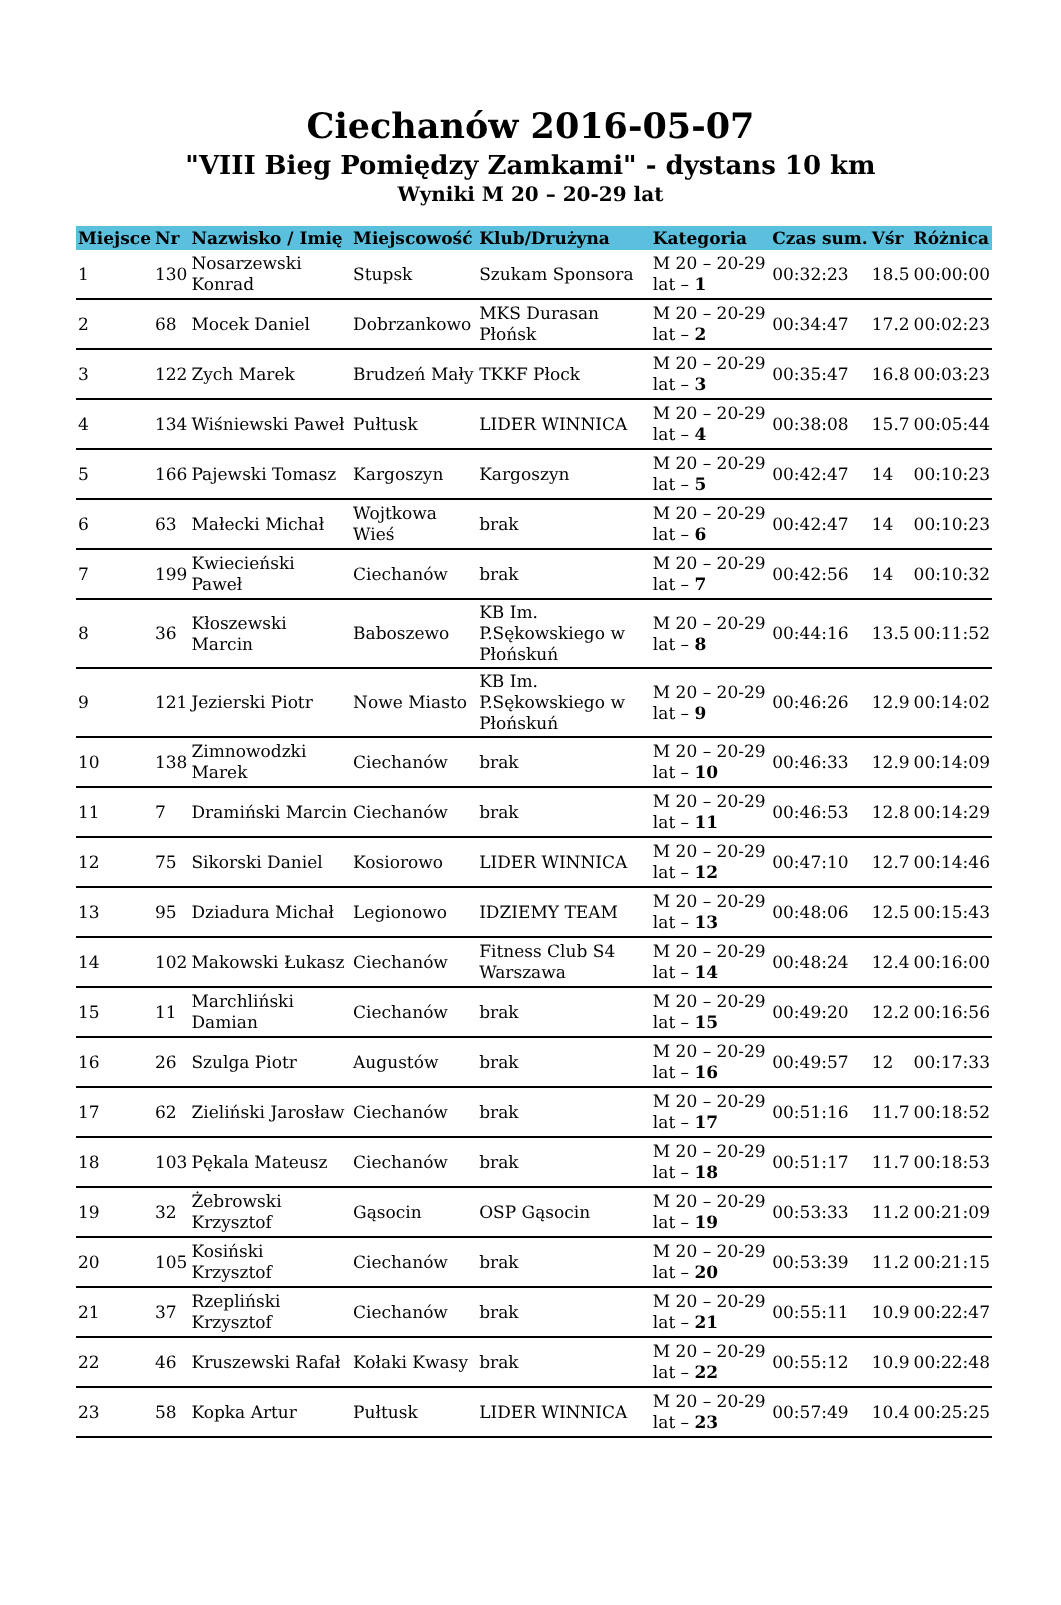Ciechanów 2016-05-07
"VIII Bieg Pomiędzy Zamkami" - dystans 10 km
Wyniki M 20 – 20-29 lat
| Miejsce | Nr | Nazwisko / Imię | Miejscowość | Klub/Drużyna | Kategoria | Czas sum. | Vśr | Różnica |
| --- | --- | --- | --- | --- | --- | --- | --- | --- |
| 1 | 130 | Nosarzewski Konrad | Stupsk | Szukam Sponsora | M 20 – 20-29 lat – 1 | 00:32:23 | 18.5 | 00:00:00 |
| 2 | 68 | Mocek Daniel | Dobrzankowo | MKS Durasan Płońsk | M 20 – 20-29 lat – 2 | 00:34:47 | 17.2 | 00:02:23 |
| 3 | 122 | Zych Marek | Brudzeń Mały | TKKF Płock | M 20 – 20-29 lat – 3 | 00:35:47 | 16.8 | 00:03:23 |
| 4 | 134 | Wiśniewski Paweł | Pułtusk | LIDER WINNICA | M 20 – 20-29 lat – 4 | 00:38:08 | 15.7 | 00:05:44 |
| 5 | 166 | Pajewski Tomasz | Kargoszyn | Kargoszyn | M 20 – 20-29 lat – 5 | 00:42:47 | 14 | 00:10:23 |
| 6 | 63 | Małecki Michał | Wojtkowa Wieś | brak | M 20 – 20-29 lat – 6 | 00:42:47 | 14 | 00:10:23 |
| 7 | 199 | Kwiecieński Paweł | Ciechanów | brak | M 20 – 20-29 lat – 7 | 00:42:56 | 14 | 00:10:32 |
| 8 | 36 | Kłoszewski Marcin | Baboszewo | KB Im. P.Sękowskiego w Płońskuń | M 20 – 20-29 lat – 8 | 00:44:16 | 13.5 | 00:11:52 |
| 9 | 121 | Jezierski Piotr | Nowe Miasto | KB Im. P.Sękowskiego w Płońskuń | M 20 – 20-29 lat – 9 | 00:46:26 | 12.9 | 00:14:02 |
| 10 | 138 | Zimnowodzki Marek | Ciechanów | brak | M 20 – 20-29 lat – 10 | 00:46:33 | 12.9 | 00:14:09 |
| 11 | 7 | Dramiński Marcin | Ciechanów | brak | M 20 – 20-29 lat – 11 | 00:46:53 | 12.8 | 00:14:29 |
| 12 | 75 | Sikorski Daniel | Kosiorowo | LIDER WINNICA | M 20 – 20-29 lat – 12 | 00:47:10 | 12.7 | 00:14:46 |
| 13 | 95 | Dziadura Michał | Legionowo | IDZIEMY TEAM | M 20 – 20-29 lat – 13 | 00:48:06 | 12.5 | 00:15:43 |
| 14 | 102 | Makowski Łukasz | Ciechanów | Fitness Club S4 Warszawa | M 20 – 20-29 lat – 14 | 00:48:24 | 12.4 | 00:16:00 |
| 15 | 11 | Marchliński Damian | Ciechanów | brak | M 20 – 20-29 lat – 15 | 00:49:20 | 12.2 | 00:16:56 |
| 16 | 26 | Szulga Piotr | Augustów | brak | M 20 – 20-29 lat – 16 | 00:49:57 | 12 | 00:17:33 |
| 17 | 62 | Zieliński Jarosław | Ciechanów | brak | M 20 – 20-29 lat – 17 | 00:51:16 | 11.7 | 00:18:52 |
| 18 | 103 | Pękala Mateusz | Ciechanów | brak | M 20 – 20-29 lat – 18 | 00:51:17 | 11.7 | 00:18:53 |
| 19 | 32 | Żebrowski Krzysztof | Gąsocin | OSP Gąsocin | M 20 – 20-29 lat – 19 | 00:53:33 | 11.2 | 00:21:09 |
| 20 | 105 | Kosiński Krzysztof | Ciechanów | brak | M 20 – 20-29 lat – 20 | 00:53:39 | 11.2 | 00:21:15 |
| 21 | 37 | Rzepliński Krzysztof | Ciechanów | brak | M 20 – 20-29 lat – 21 | 00:55:11 | 10.9 | 00:22:47 |
| 22 | 46 | Kruszewski Rafał | Kołaki Kwasy | brak | M 20 – 20-29 lat – 22 | 00:55:12 | 10.9 | 00:22:48 |
| 23 | 58 | Kopka Artur | Pułtusk | LIDER WINNICA | M 20 – 20-29 lat – 23 | 00:57:49 | 10.4 | 00:25:25 |